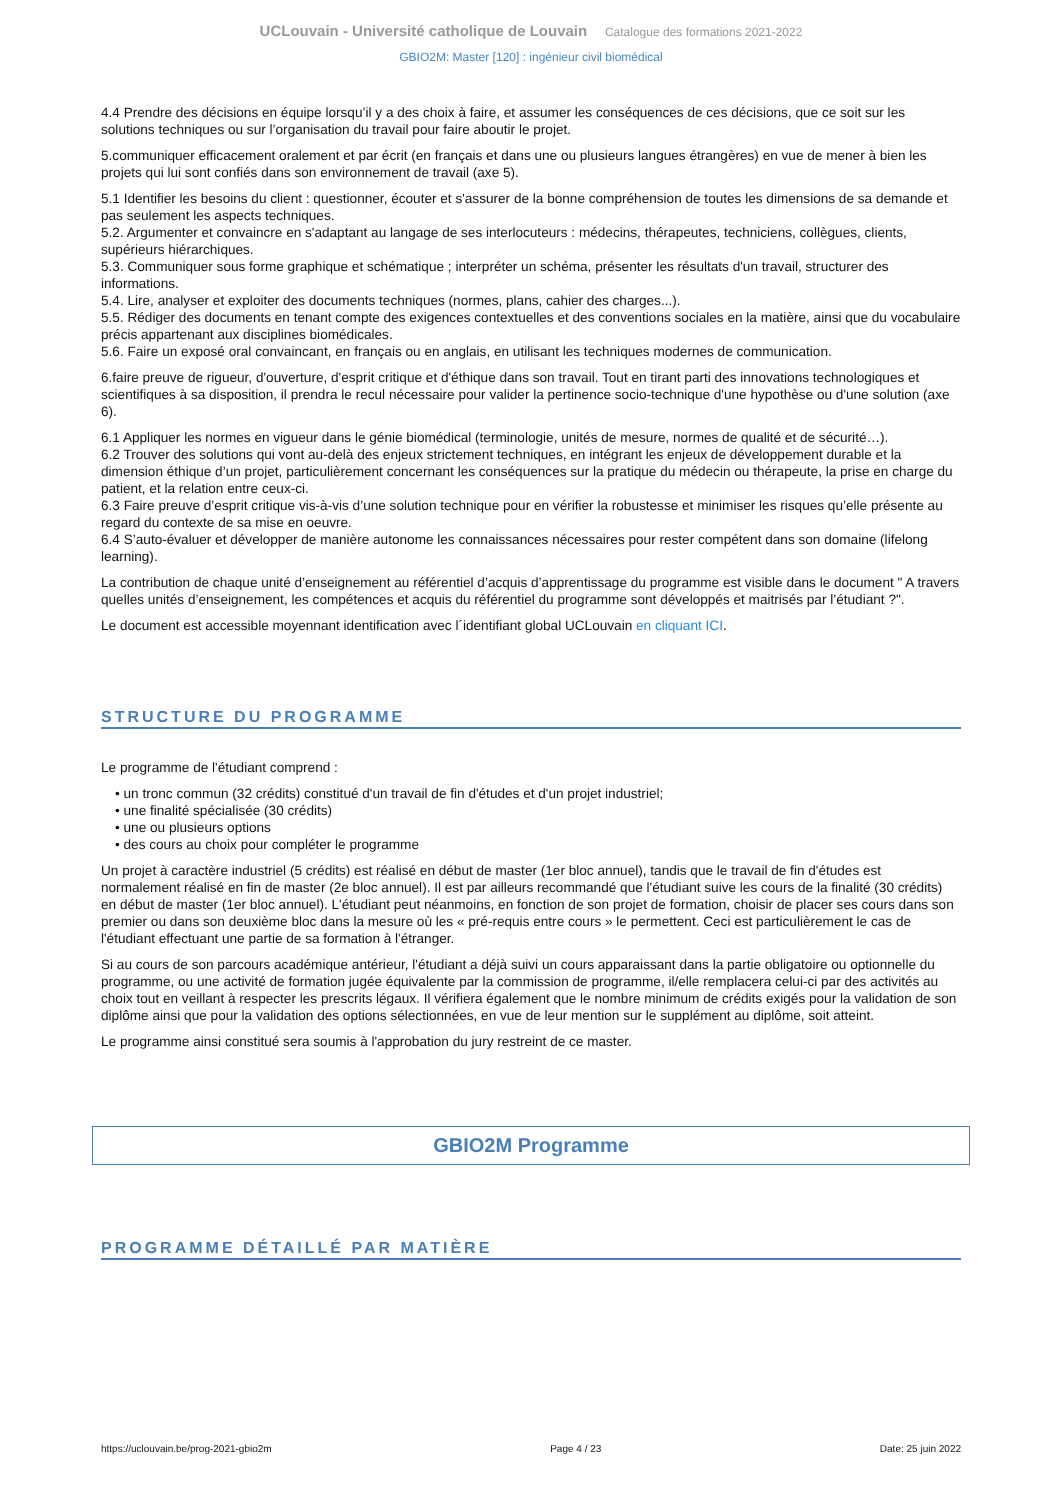UCLouvain - Université catholique de Louvain Catalogue des formations 2021-2022
GBIO2M: Master [120] : ingénieur civil biomédical
4.4 Prendre des décisions en équipe lorsqu’il y a des choix à faire, et assumer les conséquences de ces décisions, que ce soit sur les solutions techniques ou sur l’organisation du travail pour faire aboutir le projet.
5.communiquer efficacement oralement et par écrit (en français et dans une ou plusieurs langues étrangères) en vue de mener à bien les projets qui lui sont confiés dans son environnement de travail (axe 5).
5.1 Identifier les besoins du client : questionner, écouter et s'assurer de la bonne compréhension de toutes les dimensions de sa demande et pas seulement les aspects techniques.
5.2. Argumenter et convaincre en s'adaptant au langage de ses interlocuteurs : médecins, thérapeutes, techniciens, collègues, clients, supérieurs hiérarchiques.
5.3. Communiquer sous forme graphique et schématique ; interpréter un schéma, présenter les résultats d'un travail, structurer des informations.
5.4. Lire, analyser et exploiter des documents techniques (normes, plans, cahier des charges...).
5.5. Rédiger des documents en tenant compte des exigences contextuelles et des conventions sociales en la matière, ainsi que du vocabulaire précis appartenant aux disciplines biomédicales.
5.6. Faire un exposé oral convaincant, en français ou en anglais, en utilisant les techniques modernes de communication.
6.faire preuve de rigueur, d'ouverture, d'esprit critique et d'éthique dans son travail. Tout en tirant parti des innovations technologiques et scientifiques à sa disposition, il prendra le recul nécessaire pour valider la pertinence socio-technique d'une hypothèse ou d'une solution (axe 6).
6.1 Appliquer les normes en vigueur dans le génie biomédical (terminologie, unités de mesure, normes de qualité et de sécurité…).
6.2 Trouver des solutions qui vont au-delà des enjeux strictement techniques, en intégrant les enjeux de développement durable et la dimension éthique d’un projet, particulièrement concernant les conséquences sur la pratique du médecin ou thérapeute, la prise en charge du patient, et la relation entre ceux-ci.
6.3 Faire preuve d’esprit critique vis-à-vis d’une solution technique pour en vérifier la robustesse et minimiser les risques qu’elle présente au regard du contexte de sa mise en oeuvre.
6.4 S’auto-évaluer et développer de manière autonome les connaissances nécessaires pour rester compétent dans son domaine (lifelong learning).
La contribution de chaque unité d’enseignement au référentiel d’acquis d’apprentissage du programme est visible dans le document " A travers quelles unités d’enseignement, les compétences et acquis du référentiel du programme sont développés et maitrisés par l’étudiant ?".
Le document est accessible moyennant identification avec l´identifiant global UCLouvain en cliquant ICI.
STRUCTURE DU PROGRAMME
Le programme de l'étudiant comprend :
• un tronc commun (32 crédits) constitué d'un travail de fin d'études et d'un projet industriel;
• une finalité spécialisée (30 crédits)
• une ou plusieurs options
• des cours au choix pour compléter le programme
Un projet à caractère industriel (5 crédits) est réalisé en début de master (1er bloc annuel), tandis que le travail de fin d'études est normalement réalisé en fin de master (2e bloc annuel). Il est par ailleurs recommandé que l'étudiant suive les cours de la finalité (30 crédits) en début de master (1er bloc annuel). L'étudiant peut néanmoins, en fonction de son projet de formation, choisir de placer ses cours dans son premier ou dans son deuxième bloc dans la mesure où les « pré-requis entre cours » le permettent. Ceci est particulièrement le cas de l'étudiant effectuant une partie de sa formation à l'étranger.
Si au cours de son parcours académique antérieur, l'étudiant a déjà suivi un cours apparaissant dans la partie obligatoire ou optionnelle du programme, ou une activité de formation jugée équivalente par la commission de programme, il/elle remplacera celui-ci par des activités au choix tout en veillant à respecter les prescrits légaux. Il vérifiera également que le nombre minimum de crédits exigés pour la validation de son diplôme ainsi que pour la validation des options sélectionnées, en vue de leur mention sur le supplément au diplôme, soit atteint.
Le programme ainsi constitué sera soumis à l'approbation du jury restreint de ce master.
GBIO2M Programme
PROGRAMME DÉTAILLÉ PAR MATIÈRE
https://uclouvain.be/prog-2021-gbio2m Page 4 / 23 Date: 25 juin 2022